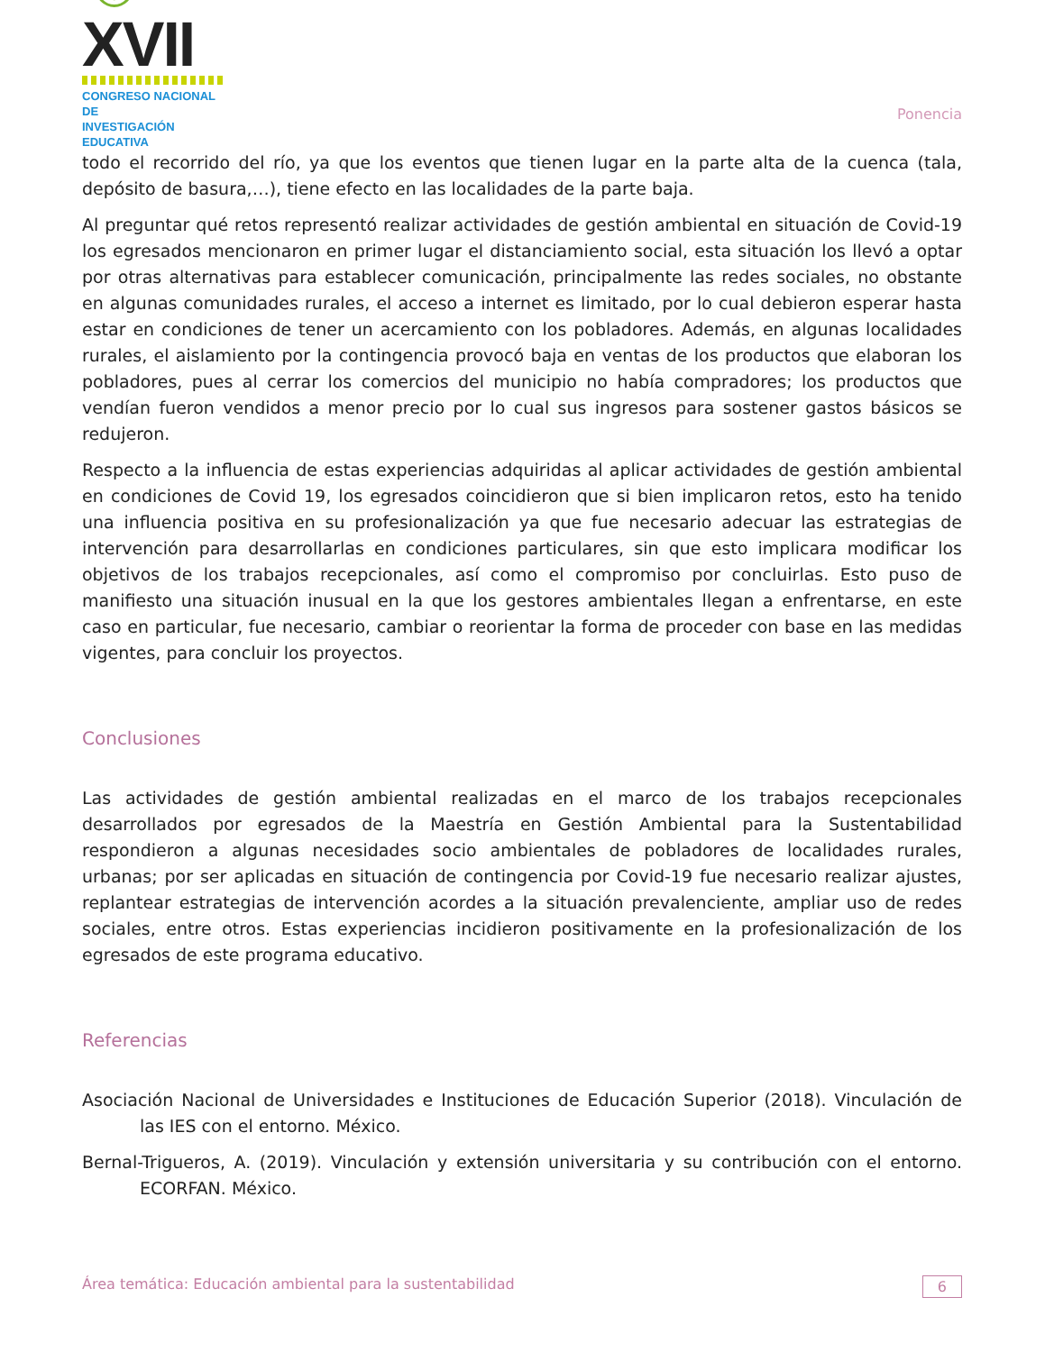☺XVII
CONGRESO NACIONAL DE
INVESTIGACIÓN EDUCATIVA
Ponencia
todo el recorrido del río, ya que los eventos que tienen lugar en la parte alta de la cuenca (tala, depósito de basura,…), tiene efecto en las localidades de la parte baja.
Al preguntar qué retos representó realizar actividades de gestión ambiental en situación de Covid-19 los egresados mencionaron en primer lugar el distanciamiento social, esta situación los llevó a optar por otras alternativas para establecer comunicación, principalmente las redes sociales, no obstante en algunas comunidades rurales, el acceso a internet es limitado, por lo cual debieron esperar hasta estar en condiciones de tener un acercamiento con los pobladores. Además, en algunas localidades rurales, el aislamiento por la contingencia provocó baja en ventas de los productos que elaboran los pobladores, pues al cerrar los comercios del municipio no había compradores; los productos que vendían fueron vendidos a menor precio por lo cual sus ingresos para sostener gastos básicos se redujeron.
Respecto a la influencia de estas experiencias adquiridas al aplicar actividades de gestión ambiental en condiciones de Covid 19, los egresados coincidieron que si bien implicaron retos, esto ha tenido una influencia positiva en su profesionalización ya que fue necesario adecuar las estrategias de intervención para desarrollarlas en condiciones particulares, sin que esto implicara modificar los objetivos de los trabajos recepcionales, así como el compromiso por concluirlas. Esto puso de manifiesto una situación inusual en la que los gestores ambientales llegan a enfrentarse, en este caso en particular, fue necesario, cambiar o reorientar la forma de proceder con base en las medidas vigentes, para concluir los proyectos.
Conclusiones
Las actividades de gestión ambiental realizadas en el marco de los trabajos recepcionales desarrollados por egresados de la Maestría en Gestión Ambiental para la Sustentabilidad respondieron a algunas necesidades socio ambientales de pobladores de localidades rurales, urbanas; por ser aplicadas en situación de contingencia por Covid-19 fue necesario realizar ajustes, replantear estrategias de intervención acordes a la situación prevalenciente, ampliar uso de redes sociales, entre otros. Estas experiencias incidieron positivamente en la profesionalización de los egresados de este programa educativo.
Referencias
Asociación Nacional de Universidades e Instituciones de Educación Superior (2018). Vinculación de las IES con el entorno. México.
Bernal-Trigueros, A. (2019). Vinculación y extensión universitaria y su contribución con el entorno. ECORFAN. México.
Área temática: Educación ambiental para la sustentabilidad 6